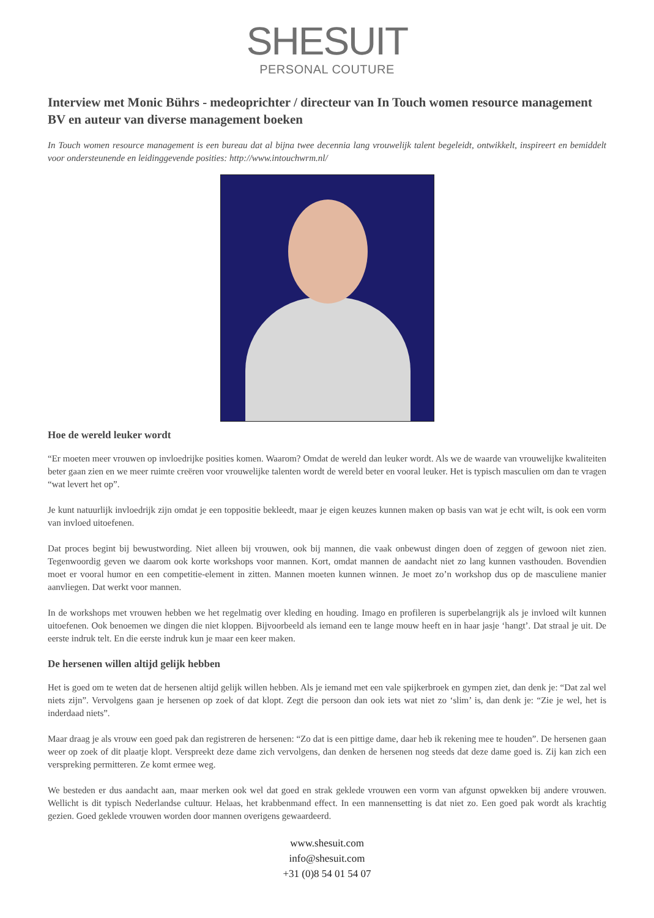SHESUIT
PERSONAL COUTURE
Interview met Monic Bührs - medeoprichter / directeur van In Touch women resource management BV en auteur van diverse management boeken
In Touch women resource management is een bureau dat al bijna twee decennia lang vrouwelijk talent begeleidt, ontwikkelt, inspireert en bemiddelt voor ondersteunende en leidinggevende posities: http://www.intouchwrm.nl/
Hoe de wereld leuker wordt
“Er moeten meer vrouwen op invloedrijke posities komen. Waarom? Omdat de wereld dan leuker wordt. Als we de waarde van vrouwelijke kwaliteiten beter gaan zien en we meer ruimte creëren voor vrouwelijke talenten wordt de wereld beter en vooral leuker. Het is typisch masculien om dan te vragen “wat levert het op”.
Je kunt natuurlijk invloedrijk zijn omdat je een toppositie bekleedt, maar je eigen keuzes kunnen maken op basis van wat je echt wilt, is ook een vorm van invloed uitoefenen.
Dat proces begint bij bewustwording. Niet alleen bij vrouwen, ook bij mannen, die vaak onbewust dingen doen of zeggen of gewoon niet zien. Tegenwoordig geven we daarom ook korte workshops voor mannen. Kort, omdat mannen de aandacht niet zo lang kunnen vasthouden. Bovendien moet er vooral humor en een competitie-element in zitten. Mannen moeten kunnen winnen. Je moet zo’n workshop dus op de masculiene manier aanvliegen. Dat werkt voor mannen.
In de workshops met vrouwen hebben we het regelmatig over kleding en houding. Imago en profileren is superbelangrijk als je invloed wilt kunnen uitoefenen. Ook benoemen we dingen die niet kloppen. Bijvoorbeeld als iemand een te lange mouw heeft en in haar jasje ‘hangt’. Dat straal je uit. De eerste indruk telt. En die eerste indruk kun je maar een keer maken.
De hersenen willen altijd gelijk hebben
Het is goed om te weten dat de hersenen altijd gelijk willen hebben. Als je iemand met een vale spijkerbroek en gympen ziet, dan denk je: “Dat zal wel niets zijn”. Vervolgens gaan je hersenen op zoek of dat klopt. Zegt die persoon dan ook iets wat niet zo ‘slim’ is, dan denk je: “Zie je wel, het is inderdaad niets”.
Maar draag je als vrouw een goed pak dan registreren de hersenen: “Zo dat is een pittige dame, daar heb ik rekening mee te houden”. De hersenen gaan weer op zoek of dit plaatje klopt. Verspreekt deze dame zich vervolgens, dan denken de hersenen nog steeds dat deze dame goed is. Zij kan zich een verspreking permitteren. Ze komt ermee weg.
We besteden er dus aandacht aan, maar merken ook wel dat goed en strak geklede vrouwen een vorm van afgunst opwekken bij andere vrouwen. Wellicht is dit typisch Nederlandse cultuur. Helaas, het krabbenmand effect. In een mannensetting is dat niet zo. Een goed pak wordt als krachtig gezien. Goed geklede vrouwen worden door mannen overigens gewaardeerd.
www.shesuit.com
info@shesuit.com
+31 (0)8 54 01 54 07